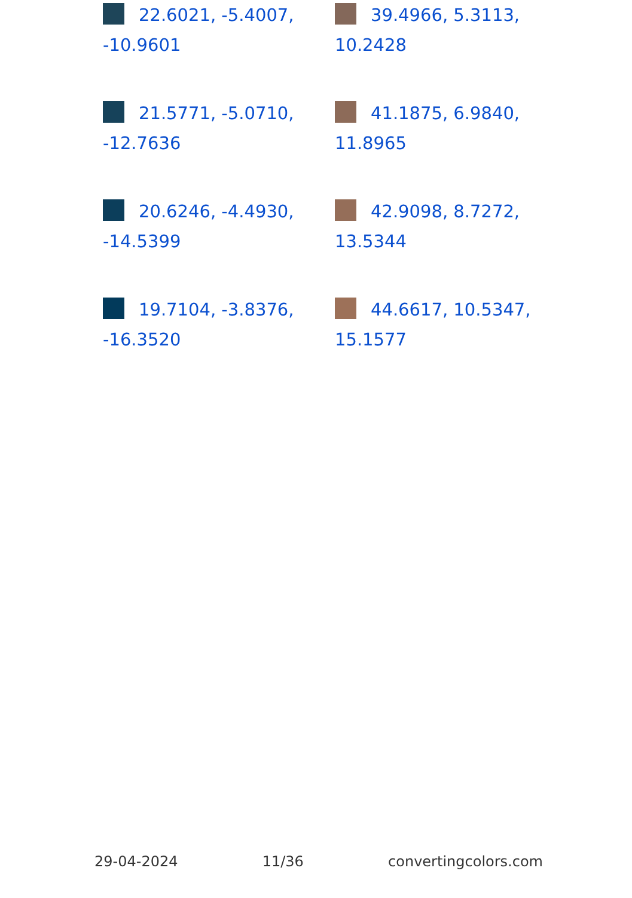22.6021, -5.4007, -10.9601
39.4966, 5.3113, 10.2428
21.5771, -5.0710, -12.7636
41.1875, 6.9840, 11.8965
20.6246, -4.4930, -14.5399
42.9098, 8.7272, 13.5344
19.7104, -3.8376, -16.3520
44.6617, 10.5347, 15.1577
29-04-2024 11/36 convertingcolors.com